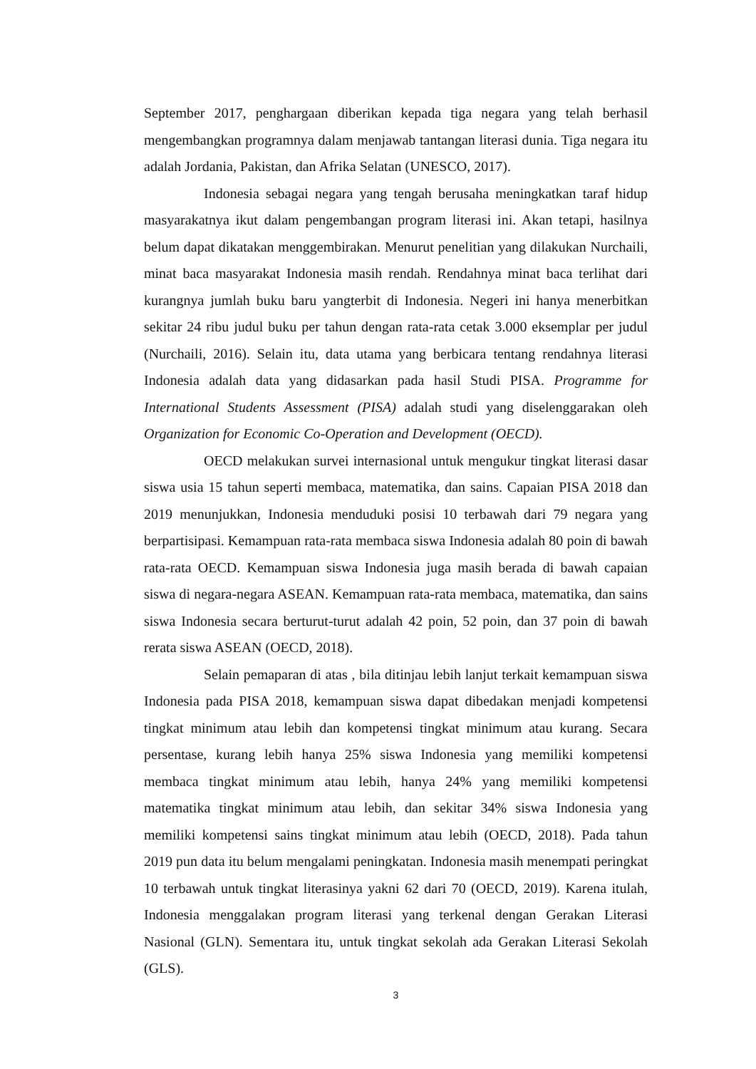September 2017, penghargaan diberikan kepada tiga negara yang telah berhasil mengembangkan programnya dalam menjawab tantangan literasi dunia. Tiga negara itu adalah Jordania, Pakistan, dan Afrika Selatan (UNESCO, 2017).
Indonesia sebagai negara yang tengah berusaha meningkatkan taraf hidup masyarakatnya ikut dalam pengembangan program literasi ini. Akan tetapi, hasilnya belum dapat dikatakan menggembirakan. Menurut penelitian yang dilakukan Nurchaili, minat baca masyarakat Indonesia masih rendah. Rendahnya minat baca terlihat dari kurangnya jumlah buku baru yangterbit di Indonesia. Negeri ini hanya menerbitkan sekitar 24 ribu judul buku per tahun dengan rata-rata cetak 3.000 eksemplar per judul (Nurchaili, 2016). Selain itu, data utama yang berbicara tentang rendahnya literasi Indonesia adalah data yang didasarkan pada hasil Studi PISA. Programme for International Students Assessment (PISA) adalah studi yang diselenggarakan oleh Organization for Economic Co-Operation and Development (OECD).
OECD melakukan survei internasional untuk mengukur tingkat literasi dasar siswa usia 15 tahun seperti membaca, matematika, dan sains. Capaian PISA 2018 dan 2019 menunjukkan, Indonesia menduduki posisi 10 terbawah dari 79 negara yang berpartisipasi. Kemampuan rata-rata membaca siswa Indonesia adalah 80 poin di bawah rata-rata OECD. Kemampuan siswa Indonesia juga masih berada di bawah capaian siswa di negara-negara ASEAN. Kemampuan rata-rata membaca, matematika, dan sains siswa Indonesia secara berturut-turut adalah 42 poin, 52 poin, dan 37 poin di bawah rerata siswa ASEAN (OECD, 2018).
Selain pemaparan di atas , bila ditinjau lebih lanjut terkait kemampuan siswa Indonesia pada PISA 2018, kemampuan siswa dapat dibedakan menjadi kompetensi tingkat minimum atau lebih dan kompetensi tingkat minimum atau kurang. Secara persentase, kurang lebih hanya 25% siswa Indonesia yang memiliki kompetensi membaca tingkat minimum atau lebih, hanya 24% yang memiliki kompetensi matematika tingkat minimum atau lebih, dan sekitar 34% siswa Indonesia yang memiliki kompetensi sains tingkat minimum atau lebih (OECD, 2018). Pada tahun 2019 pun data itu belum mengalami peningkatan. Indonesia masih menempati peringkat 10 terbawah untuk tingkat literasinya yakni 62 dari 70 (OECD, 2019). Karena itulah, Indonesia menggalakan program literasi yang terkenal dengan Gerakan Literasi Nasional (GLN). Sementara itu, untuk tingkat sekolah ada Gerakan Literasi Sekolah (GLS).
3